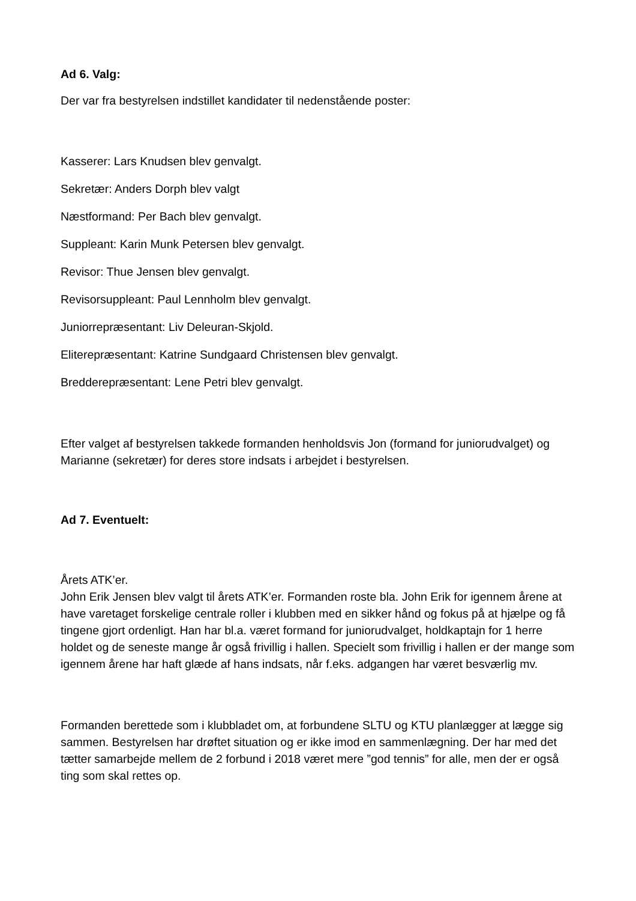Ad 6. Valg:
Der var fra bestyrelsen indstillet kandidater til nedenstående poster:
Kasserer: Lars Knudsen blev genvalgt.
Sekretær: Anders Dorph blev valgt
Næstformand: Per Bach blev genvalgt.
Suppleant: Karin Munk Petersen blev genvalgt.
Revisor: Thue Jensen blev genvalgt.
Revisorsuppleant: Paul Lennholm blev genvalgt.
Juniorrepræsentant: Liv Deleuran-Skjold.
Eliterepræsentant: Katrine Sundgaard Christensen blev genvalgt.
Bredderepræsentant: Lene Petri blev genvalgt.
Efter valget af bestyrelsen takkede formanden henholdsvis Jon (formand for juniorudvalget) og Marianne (sekretær) for deres store indsats i arbejdet i bestyrelsen.
Ad 7. Eventuelt:
Årets ATK’er.
John Erik Jensen blev valgt til årets ATK’er. Formanden roste bla. John Erik for igennem årene at have varetaget forskelige centrale roller i klubben med en sikker hånd og fokus på at hjælpe og få tingene gjort ordenligt. Han har bl.a. været formand for juniorudvalget, holdkaptajn for 1 herre holdet og de seneste mange år også frivillig i hallen. Specielt som frivillig i hallen er der mange som igennem årene har haft glæde af hans indsats, når f.eks. adgangen har været besværlig mv.
Formanden berettede som i klubbladet om, at forbundene SLTU og KTU planlægger at lægge sig sammen. Bestyrelsen har drøftet situation og er ikke imod en sammenlægning. Der har med det tætter samarbejde mellem de 2 forbund i 2018 været mere ”god tennis” for alle, men der er også ting som skal rettes op.